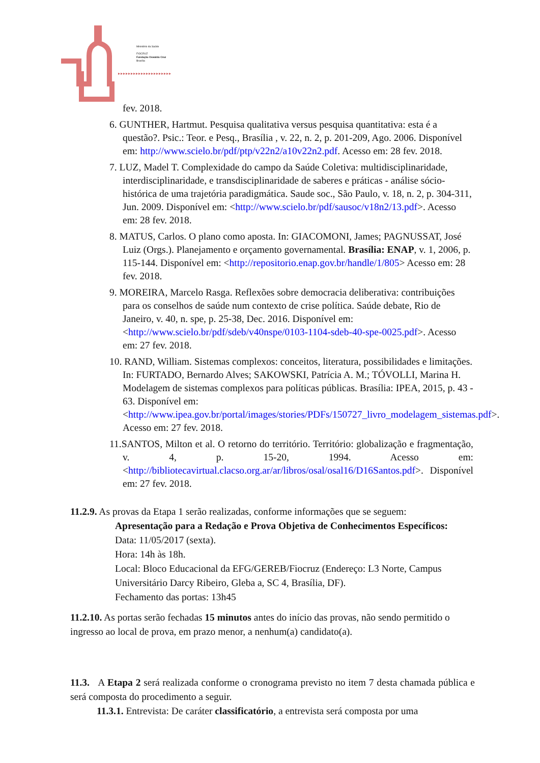Ministério da Saúde
FIOCRUZ
Fundação Oswaldo Cruz
Brasília
▸▸▸▸▸▸▸▸▸▸▸▸▸▸▸▸▸▸▸▸▸
fev. 2018.
6. GUNTHER, Hartmut. Pesquisa qualitativa versus pesquisa quantitativa: esta é a questão?. Psic.: Teor. e Pesq., Brasília , v. 22, n. 2, p. 201-209, Ago. 2006. Disponível em: http://www.scielo.br/pdf/ptp/v22n2/a10v22n2.pdf. Acesso em: 28 fev. 2018.
7. LUZ, Madel T. Complexidade do campo da Saúde Coletiva: multidisciplinaridade, interdisciplinaridade, e transdisciplinaridade de saberes e práticas - análise sócio-histórica de uma trajetória paradigmática. Saude soc., São Paulo, v. 18, n. 2, p. 304-311, Jun. 2009. Disponível em: <http://www.scielo.br/pdf/sausoc/v18n2/13.pdf>. Acesso em: 28 fev. 2018.
8. MATUS, Carlos. O plano como aposta. In: GIACOMONI, James; PAGNUSSAT, José Luiz (Orgs.). Planejamento e orçamento governamental. Brasília: ENAP, v. 1, 2006, p. 115-144. Disponível em: <http://repositorio.enap.gov.br/handle/1/805> Acesso em: 28 fev. 2018.
9. MOREIRA, Marcelo Rasga. Reflexões sobre democracia deliberativa: contribuições para os conselhos de saúde num contexto de crise política. Saúde debate, Rio de Janeiro, v. 40, n. spe, p. 25-38, Dec. 2016. Disponível em: <http://www.scielo.br/pdf/sdeb/v40nspe/0103-1104-sdeb-40-spe-0025.pdf>. Acesso em: 27 fev. 2018.
10. RAND, William. Sistemas complexos: conceitos, literatura, possibilidades e limitações. In: FURTADO, Bernardo Alves; SAKOWSKI, Patrícia A. M.; TÓVOLLI, Marina H. Modelagem de sistemas complexos para políticas públicas. Brasília: IPEA, 2015, p. 43 - 63. Disponível em: <http://www.ipea.gov.br/portal/images/stories/PDFs/150727_livro_modelagem_sistemas.pdf>. Acesso em: 27 fev. 2018.
11.SANTOS, Milton et al. O retorno do território. Território: globalização e fragmentação, v. 4, p. 15-20, 1994. Acesso em: <http://bibliotecavirtual.clacso.org.ar/ar/libros/osal/osal16/D16Santos.pdf>. Disponível em: 27 fev. 2018.
11.2.9. As provas da Etapa 1 serão realizadas, conforme informações que se seguem:
Apresentação para a Redação e Prova Objetiva de Conhecimentos Específicos:
Data: 11/05/2017 (sexta).
Hora: 14h às 18h.
Local: Bloco Educacional da EFG/GEREB/Fiocruz (Endereço: L3 Norte, Campus Universitário Darcy Ribeiro, Gleba a, SC 4, Brasília, DF).
Fechamento das portas: 13h45
11.2.10. As portas serão fechadas 15 minutos antes do início das provas, não sendo permitido o ingresso ao local de prova, em prazo menor, a nenhum(a) candidato(a).
11.3. A Etapa 2 será realizada conforme o cronograma previsto no item 7 desta chamada pública e será composta do procedimento a seguir.
11.3.1. Entrevista: De caráter classificatório, a entrevista será composta por uma